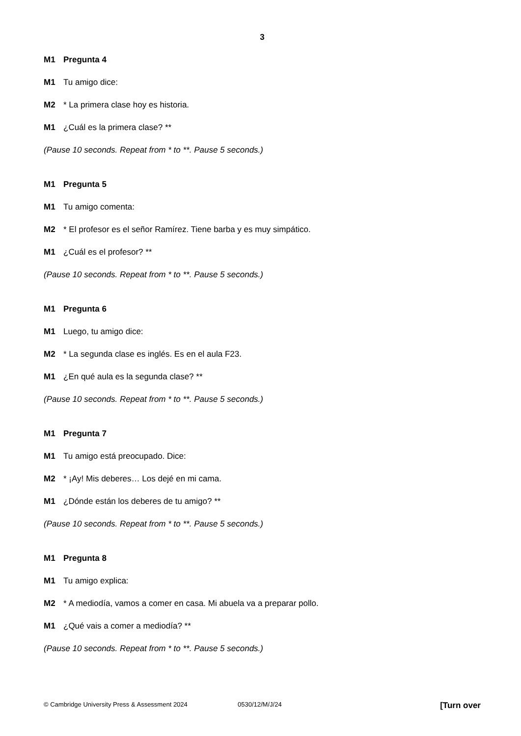3
M1 Pregunta 4
M1 Tu amigo dice:
M2 * La primera clase hoy es historia.
M1 ¿Cuál es la primera clase? **
(Pause 10 seconds. Repeat from * to **. Pause 5 seconds.)
M1 Pregunta 5
M1 Tu amigo comenta:
M2 * El profesor es el señor Ramírez. Tiene barba y es muy simpático.
M1 ¿Cuál es el profesor? **
(Pause 10 seconds. Repeat from * to **. Pause 5 seconds.)
M1 Pregunta 6
M1 Luego, tu amigo dice:
M2 * La segunda clase es inglés. Es en el aula F23.
M1 ¿En qué aula es la segunda clase? **
(Pause 10 seconds. Repeat from * to **. Pause 5 seconds.)
M1 Pregunta 7
M1 Tu amigo está preocupado. Dice:
M2 * ¡Ay! Mis deberes… Los dejé en mi cama.
M1 ¿Dónde están los deberes de tu amigo? **
(Pause 10 seconds. Repeat from * to **. Pause 5 seconds.)
M1 Pregunta 8
M1 Tu amigo explica:
M2 * A mediodía, vamos a comer en casa. Mi abuela va a preparar pollo.
M1 ¿Qué vais a comer a mediodía? **
(Pause 10 seconds. Repeat from * to **. Pause 5 seconds.)
© Cambridge University Press & Assessment 2024 0530/12/M/J/24 [Turn over